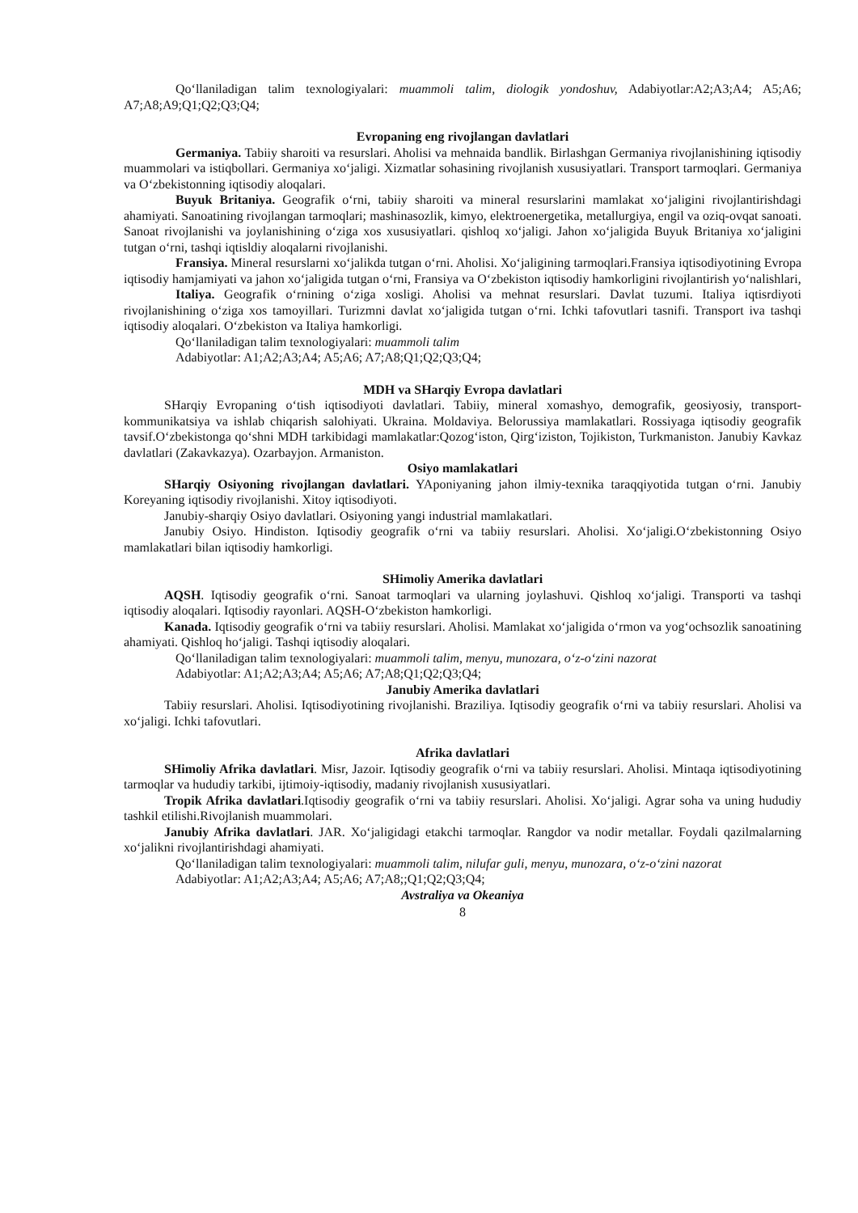Qo‘llaniladigan talim texnologiyalari: muammoli talim, diologik yondoshuv, Adabiyotlar:A2;A3;A4; A5;A6; A7;A8;A9;Q1;Q2;Q3;Q4;
Evropaning eng rivojlangan davlatlari
Germaniya. Tabiiy sharoiti va resurslari. Aholisi va mehnaida bandlik. Birlashgan Germaniya rivojlanishining iqtisodiy muammolari va istiqbollari. Germaniya xo‘jaligi. Xizmatlar sohasining rivojlanish xususiyatlari. Transport tarmoqlari. Germaniya va O‘zbekistonning iqtisodiy aloqalari.
Buyuk Britaniya. Geografik o‘rni, tabiiy sharoiti va mineral resurslarini mamlakat xo‘jaligini rivojlantirishdagi ahamiyati. Sanoatining rivojlangan tarmoqlari; mashinasozlik, kimyo, elektroenergetika, metallurgiya, engil va oziq-ovqat sanoati. Sanoat rivojlanishi va joylanishining o‘ziga xos xususiyatlari. qishloq xo‘jaligi. Jahon xo‘jaligida Buyuk Britaniya xo‘jaligini tutgan o‘rni, tashqi iqtisldiy aloqalarni rivojlanishi.
Fransiya. Mineral resurslarni xo‘jalikda tutgan o‘rni. Aholisi. Xo‘jaligining tarmoqlari.Fransiya iqtisodiyotining Evropa iqtisodiy hamjamiyati va jahon xo‘jaligida tutgan o‘rni, Fransiya va O‘zbekiston iqtisodiy hamkorligini rivojlantirish yo‘nalishlari,
Italiya. Geografik o‘rnining o‘ziga xosligi. Aholisi va mehnat resurslari. Davlat tuzumi. Italiya iqtisrdiyoti rivojlanishining o‘ziga xos tamoyillari. Turizmni davlat xo‘jaligida tutgan o‘rni. Ichki tafovutlari tasnifi. Transport iva tashqi iqtisodiy aloqalari. O‘zbekiston va Italiya hamkorligi.
Qo‘llaniladigan talim texnologiyalari: muammoli talim
Adabiyotlar: A1;A2;A3;A4; A5;A6; A7;A8;Q1;Q2;Q3;Q4;
MDH va SHarqiy Evropa davlatlari
SHarqiy Evropaning o‘tish iqtisodiyoti davlatlari. Tabiiy, mineral xomashyo, demografik, geosiyosiy, transport-kommunikatsiya va ishlab chiqarish salohiyati. Ukraina. Moldaviya. Belorussiya mamlakatlari. Rossiyaga iqtisodiy geografik tavsif.O‘zbekistonga qo‘shni MDH tarkibidagi mamlakatlar:Qozog‘iston, Qirg‘iziston, Tojikiston, Turkmaniston. Janubiy Kavkaz davlatlari (Zakavkazya). Ozarbayjon. Armaniston.
Osiyo mamlakatlari
SHarqiy Osiyoning rivojlangan davlatlari. YAponiyaning jahon ilmiy-texnika taraqqiyotida tutgan o‘rni. Janubiy Koreyaning iqtisodiy rivojlanishi. Xitoy iqtisodiyoti.
Janubiy-sharqiy Osiyo davlatlari. Osiyoning yangi industrial mamlakatlari.
Janubiy Osiyo. Hindiston. Iqtisodiy geografik o‘rni va tabiiy resurslari. Aholisi. Xo‘jaligi.O‘zbekistonning Osiyo mamlakatlari bilan iqtisodiy hamkorligi.
SHimoliy Amerika davlatlari
AQSH. Iqtisodiy geografik o‘rni. Sanoat tarmoqlari va ularning joylashuvi. Qishloq xo‘jaligi. Transporti va tashqi iqtisodiy aloqalari. Iqtisodiy rayonlari. AQSH-O‘zbekiston hamkorligi.
Kanada. Iqtisodiy geografik o‘rni va tabiiy resurslari. Aholisi. Mamlakat xo‘jaligida o‘rmon va yog‘ochsozlik sanoatining ahamiyati. Qishloq ho‘jaligi. Tashqi iqtisodiy aloqalari.
Qo‘llaniladigan talim texnologiyalari: muammoli talim, menyu, munozara, o‘z-o‘zini nazorat
Adabiyotlar: A1;A2;A3;A4; A5;A6; A7;A8;Q1;Q2;Q3;Q4;
Janubiy Amerika davlatlari
Tabiiy resurslari. Aholisi. Iqtisodiyotining rivojlanishi. Braziliya. Iqtisodiy geografik o‘rni va tabiiy resurslari. Aholisi va xo‘jaligi. Ichki tafovutlari.
Afrika davlatlari
SHimoliy Afrika davlatlari. Misr, Jazoir. Iqtisodiy geografik o‘rni va tabiiy resurslari. Aholisi. Mintaqa iqtisodiyotining tarmoqlar va hududiy tarkibi, ijtimoiy-iqtisodiy, madaniy rivojlanish xususiyatlari.
Tropik Afrika davlatlari.Iqtisodiy geografik o‘rni va tabiiy resurslari. Aholisi. Xo‘jaligi. Agrar soha va uning hududiy tashkil etilishi.Rivojlanish muammolari.
Janubiy Afrika davlatlari. JAR. Xo‘jaligidagi etakchi tarmoqlar. Rangdor va nodir metallar. Foydali qazilmalarning xo‘jalikni rivojlantirishdagi ahamiyati.
Qo‘llaniladigan talim texnologiyalari: muammoli talim, nilufar guli, menyu, munozara, o‘z-o‘zini nazorat
Adabiyotlar: A1;A2;A3;A4; A5;A6; A7;A8;;Q1;Q2;Q3;Q4;
Avstraliya va Okeaniya
8